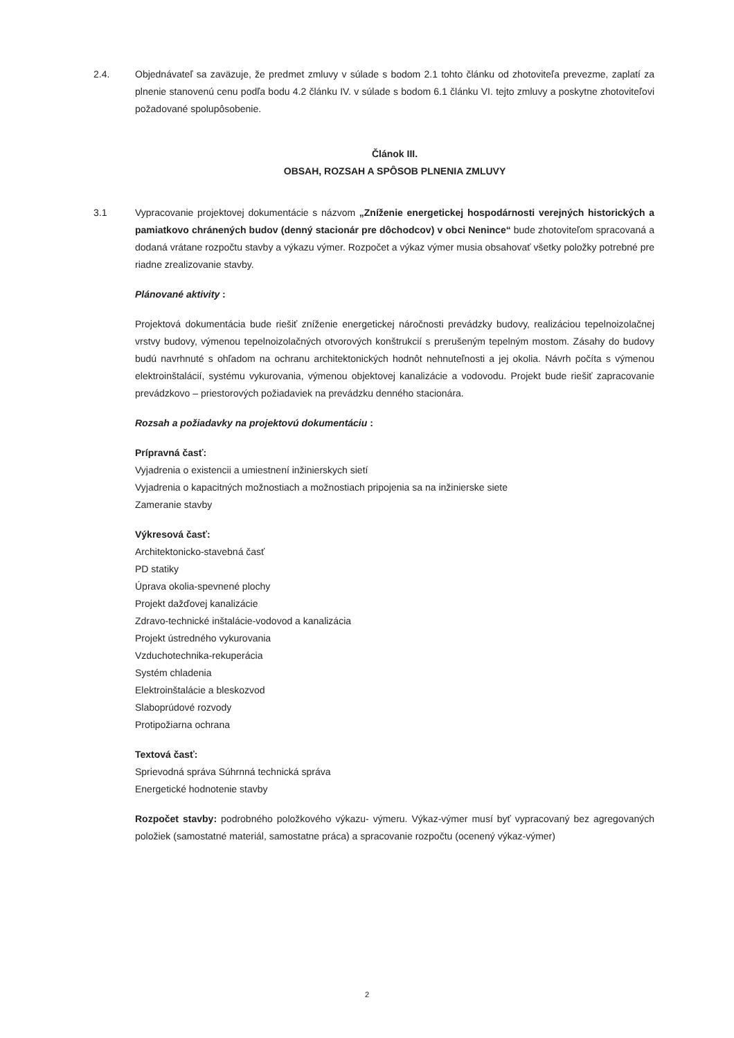2.4. Objednávateľ sa zaväzuje, že predmet zmluvy v súlade s bodom 2.1 tohto článku od zhotoviteľa prevezme, zaplatí za plnenie stanovenú cenu podľa bodu 4.2 článku IV. v súlade s bodom 6.1 článku VI. tejto zmluvy a poskytne zhotoviteľovi požadované spolupôsobenie.
Článok III.
OBSAH, ROZSAH A SPÔSOB PLNENIA ZMLUVY
3.1 Vypracovanie projektovej dokumentácie s názvom „Zníženie energetickej hospodárnosti verejných historických a pamiatkovo chránených budov (denný stacionár pre dôchodcov) v obci Nenince“ bude zhotoviteľom spracovaná a dodaná vrátane rozpočtu stavby a výkazu výmer. Rozpočet a výkaz výmer musia obsahovať všetky položky potrebné pre riadne zrealizovanie stavby.
Plánované aktivity :
Projektová dokumentácia bude riešiť zníženie energetickej náročnosti prevádzky budovy, realizáciou tepelnoizolačnej vrstvy budovy, výmenou tepelnoizolačných otvorových konštrukcií s prerušeným tepelným mostom. Zásahy do budovy budú navrhnuté s ohľadom na ochranu architektonických hodnôt nehnuteľnosti a jej okolia. Návrh počíta s výmenou elektroinštalácií, systému vykurovania, výmenou objektovej kanalizácie a vodovodu. Projekt bude riešiť zapracovanie prevádzkovo – priestorových požiadaviek na prevádzku denného stacionára.
Rozsah a požiadavky na projektovú dokumentáciu :
Prípravná časť:
Vyjadrenia o existencii a umiestnení inžinierskych sietí
Vyjadrenia o kapacitných možnostiach a možnostiach pripojenia sa na inžinierske siete
Zameranie stavby
Výkresová časť:
Architektonicko-stavebná časť
PD statiky
Úprava okolia-spevnené plochy
Projekt dažďovej kanalizácie
Zdravo-technické inštalácie-vodovod a kanalizácia
Projekt ústredného vykurovania
Vzduchotechnika-rekuperácia
Systém chladenia
Elektroinštalácie a bleskozvod
Slaboprúdové rozvody
Protipožiarna ochrana
Textová časť:
Sprievodná správa Súhrnná technická správa
Energetické hodnotenie stavby
Rozpočet stavby: podrobného položkového výkazu- výmeru. Výkaz-výmer musí byť vypracovaný bez agregovaných položiek (samostatné materiál, samostatne práca) a spracovanie rozpočtu (ocenený výkaz-výmer)
2